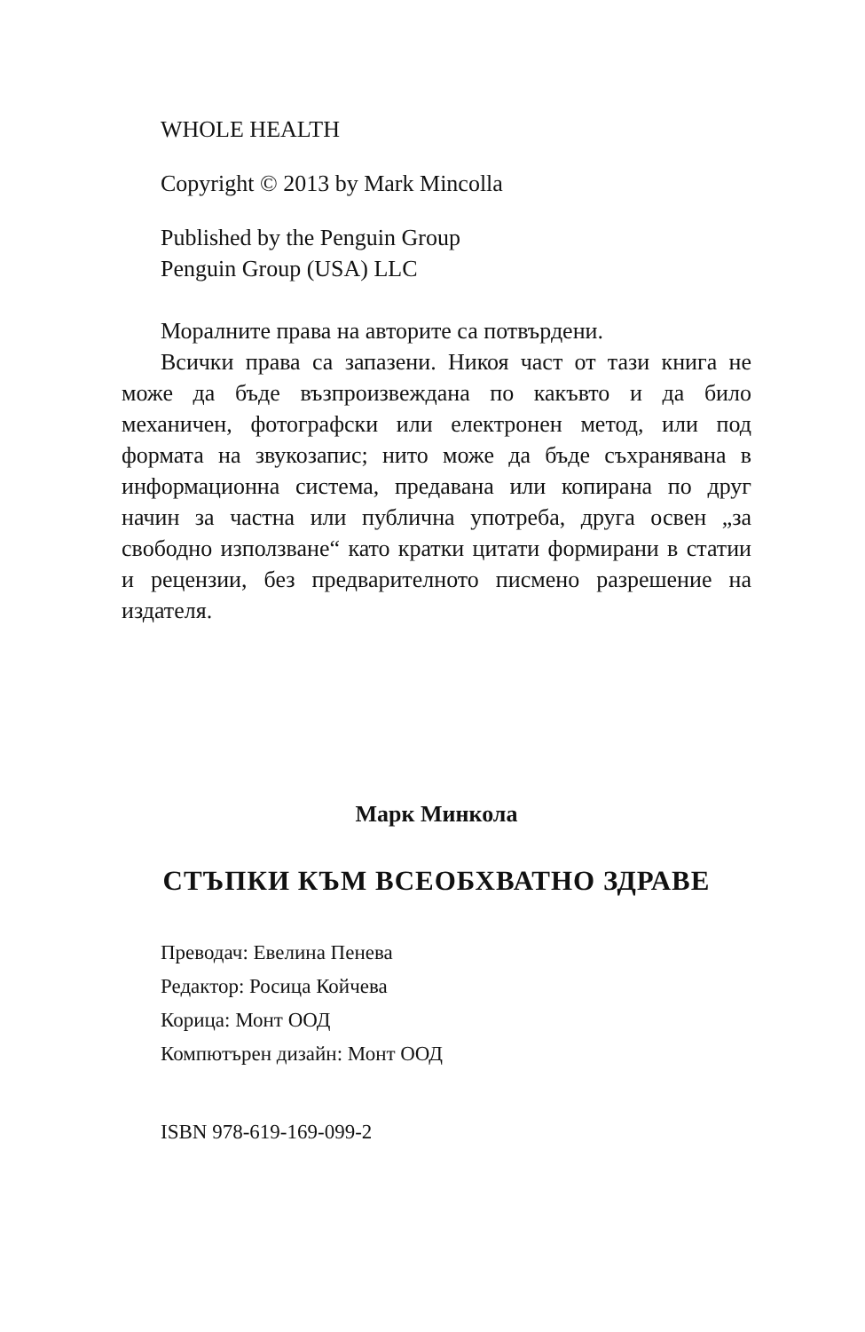WHOLE HEALTH
Copyright © 2013 by Mark Mincolla
Published by the Penguin Group
Penguin Group (USA) LLC
Моралните права на авторите са потвърдени.
Всички права са запазени. Никоя част от тази книга не може да бъде възпроизвеждана по какъвто и да било механичен, фотографски или електронен метод, или под формата на звукозапис; нито може да бъде съхранявана в информационна система, предавана или копирана по друг начин за частна или публична употреба, друга освен „за свободно използване“ като кратки цитати формирани в статии и рецензии, без предварителното писмено раз­решение на издателя.
Марк Минкола
СТЪПКИ КЪМ ВСЕОБХВАТНО ЗДРАВЕ
Преводач: Евелина Пенева
Редактор: Росица Койчева
Корица: Монт ООД
Компютърен дизайн: Монт ООД
ISBN 978-619-169-099-2